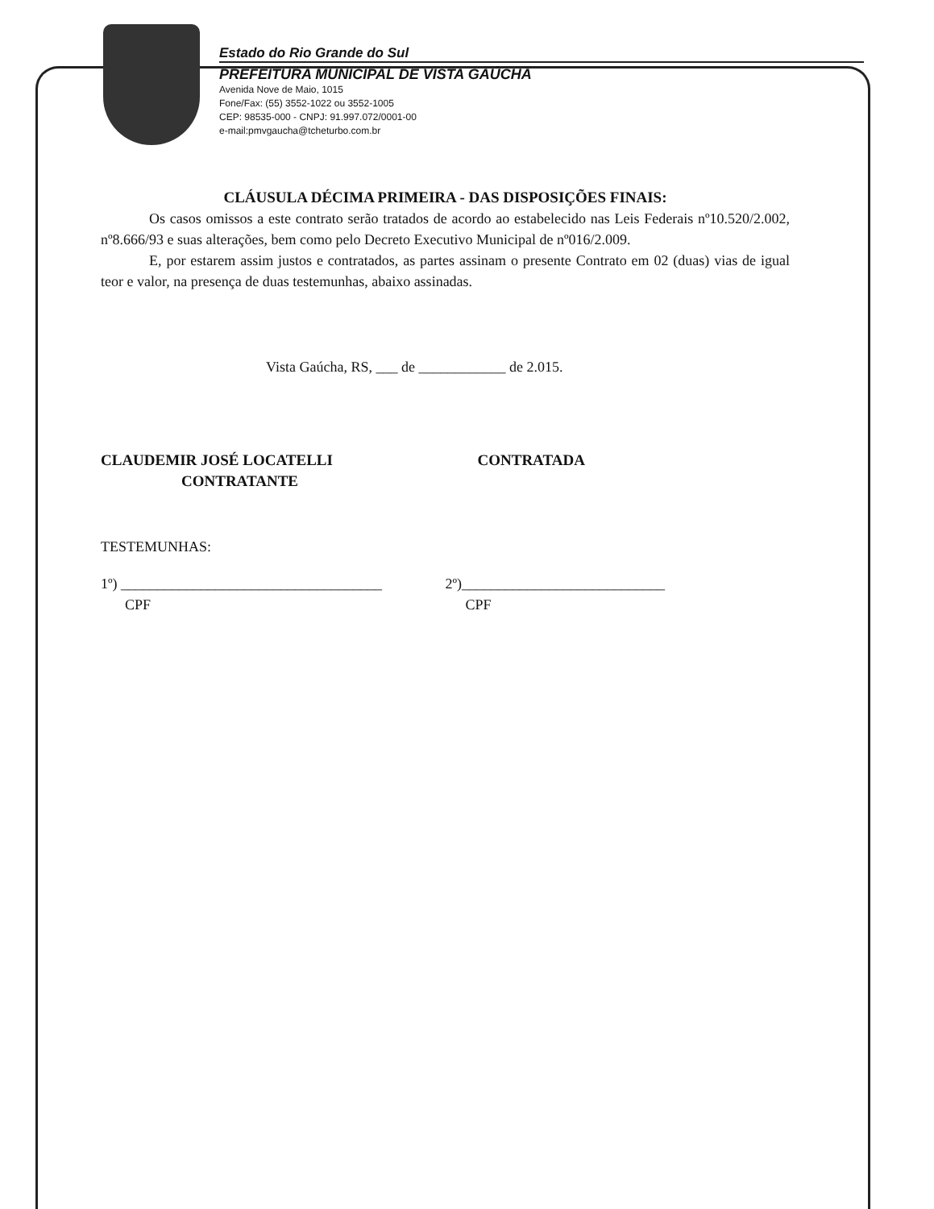Estado do Rio Grande do Sul
PREFEITURA MUNICIPAL DE VISTA GAÚCHA
Avenida Nove de Maio, 1015
Fone/Fax: (55) 3552-1022 ou 3552-1005
CEP: 98535-000 - CNPJ: 91.997.072/0001-00
e-mail:pmvgaucha@tcheturbo.com.br
CLÁUSULA DÉCIMA PRIMEIRA - DAS DISPOSIÇÕES FINAIS:
Os casos omissos a este contrato serão tratados de acordo ao estabelecido nas Leis Federais nº10.520/2.002, nº8.666/93 e suas alterações, bem como pelo Decreto Executivo Municipal de nº016/2.009.
E, por estarem assim justos e contratados, as partes assinam o presente Contrato em 02 (duas) vias de igual teor e valor, na presença de duas testemunhas, abaixo assinadas.
Vista Gaúcha, RS, ___ de ____________ de 2.015.
CLAUDEMIR JOSÉ LOCATELLI
CONTRATANTE
CONTRATADA
TESTEMUNHAS:
1º) ____________________________________
CPF
2º)____________________________
CPF